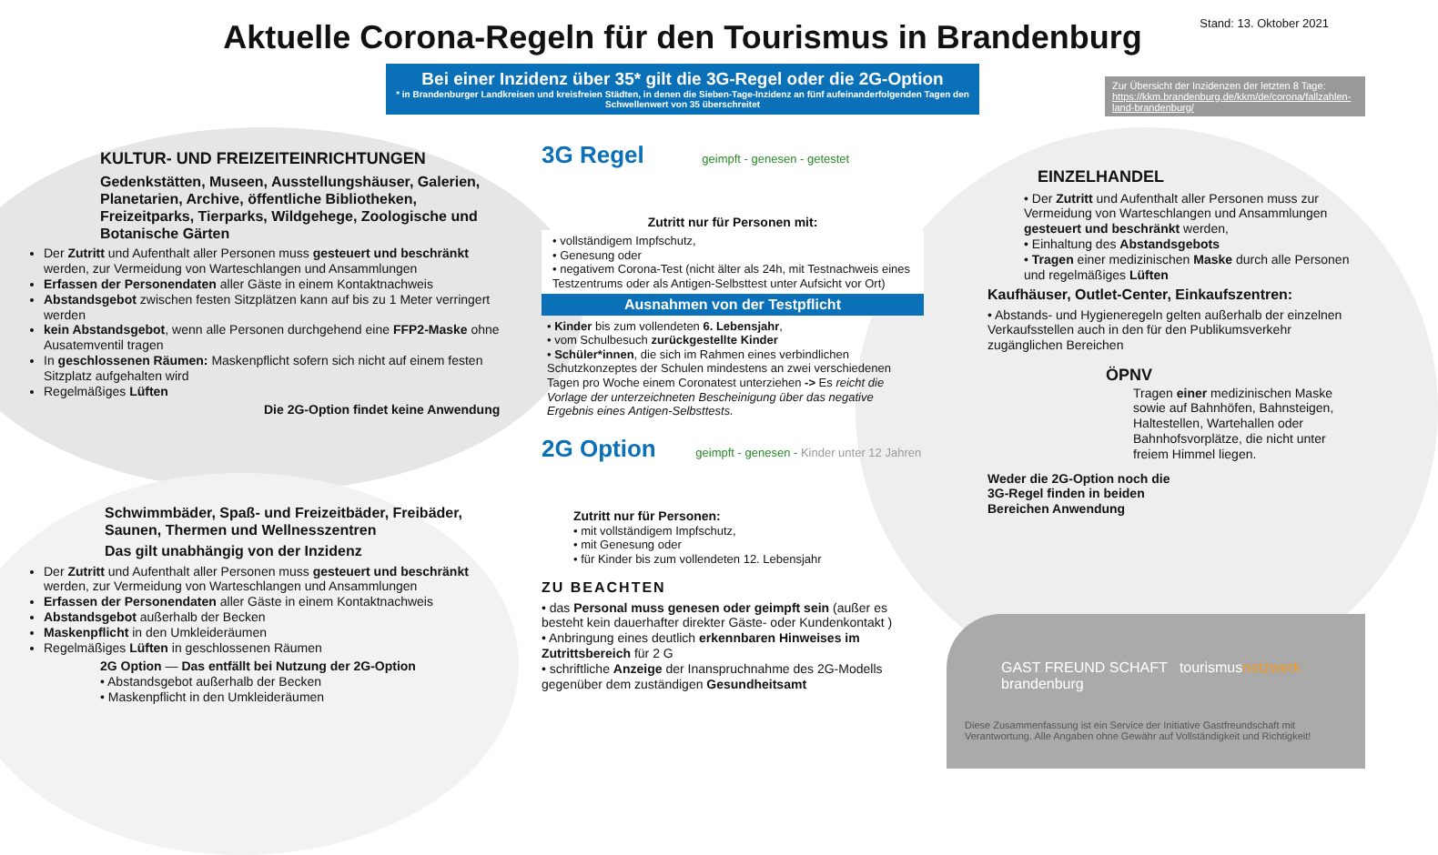Stand: 13. Oktober 2021
Aktuelle Corona-Regeln für den Tourismus in Brandenburg
Bei einer Inzidenz über 35* gilt die 3G-Regel oder die 2G-Option
* in Brandenburger Landkreisen und kreisfreien Städten, in denen die Sieben-Tage-Inzidenz an fünf aufeinanderfolgenden Tagen den Schwellenwert von 35 überschreitet
Zur Übersicht der Inzidenzen der letzten 8 Tage: https://kkm.brandenburg.de/kkm/de/corona/fallzahlen-land-brandenburg/
KULTUR- UND FREIZEITEINRICHTUNGEN
Gedenkstätten, Museen, Ausstellungshäuser, Galerien, Planetarien, Archive, öffentliche Bibliotheken, Freizeitparks, Tierparks, Wildgehege, Zoologische und Botanische Gärten
Der Zutritt und Aufenthalt aller Personen muss gesteuert und beschränkt werden, zur Vermeidung von Warteschlangen und Ansammlungen
Erfassen der Personendaten aller Gäste in einem Kontaktnachweis
Abstandsgebot zwischen festen Sitzplätzen kann auf bis zu 1 Meter verringert werden
kein Abstandsgebot, wenn alle Personen durchgehend eine FFP2-Maske ohne Ausatemventil tragen
In geschlossenen Räumen: Maskenpflicht sofern sich nicht auf einem festen Sitzplatz aufgehalten wird
Regelmäßiges Lüften
Die 2G-Option findet keine Anwendung
Schwimmbäder, Spaß- und Freizeitbäder, Freibäder, Saunen, Thermen und Wellnesszentren
Das gilt unabhängig von der Inzidenz
Der Zutritt und Aufenthalt aller Personen muss gesteuert und beschränkt werden, zur Vermeidung von Warteschlangen und Ansammlungen
Erfassen der Personendaten aller Gäste in einem Kontaktnachweis
Abstandsgebot außerhalb der Becken
Maskenpflicht in den Umkleideräumen
Regelmäßiges Lüften in geschlossenen Räumen
2G Option — Das entfällt bei Nutzung der 2G-Option
• Abstandsgebot außerhalb der Becken
• Maskenpflicht in den Umkleideräumen
3G Regel geimpft - genesen - getestet
Zutritt nur für Personen mit:
• vollständigem Impfschutz,
• Genesung oder
• negativem Corona-Test (nicht älter als 24h, mit Testnachweis eines Testzentrums oder als Antigen-Selbsttest unter Aufsicht vor Ort)
Ausnahmen von der Testpflicht
• Kinder bis zum vollendeten 6. Lebensjahr,
• vom Schulbesuch zurückgestellte Kinder
• Schüler*innen, die sich im Rahmen eines verbindlichen Schutzkonzeptes der Schulen mindestens an zwei verschiedenen Tagen pro Woche einem Coronatest unterziehen -> Es reicht die Vorlage der unterzeichneten Bescheinigung über das negative Ergebnis eines Antigen-Selbsttests.
2G Option geimpft - genesen - Kinder unter 12 Jahren
Zutritt nur für Personen:
• mit vollständigem Impfschutz,
• mit Genesung oder
• für Kinder bis zum vollendeten 12. Lebensjahr
ZU BEACHTEN
• das Personal muss genesen oder geimpft sein (außer es besteht kein dauerhafter direkter Gäste- oder Kundenkontakt )
• Anbringung eines deutlich erkennbaren Hinweises im Zutrittsbereich für 2 G
• schriftliche Anzeige der Inanspruchnahme des 2G-Modells gegenüber dem zuständigen Gesundheitsamt
EINZELHANDEL
• Der Zutritt und Aufenthalt aller Personen muss zur Vermeidung von Warteschlangen und Ansammlungen gesteuert und beschränkt werden,
• Einhaltung des Abstandsgebots
• Tragen einer medizinischen Maske durch alle Personen und regelmäßiges Lüften
Kaufhäuser, Outlet-Center, Einkaufszentren:
• Abstands- und Hygieneregeln gelten außerhalb der einzelnen Verkaufsstellen auch in den für den Publikumsverkehr zugänglichen Bereichen
ÖPNV
Tragen einer medizinischen Maske sowie auf Bahnhöfen, Bahnsteigen, Haltestellen, Wartehallen oder Bahnhofsvorplätze, die nicht unter freiem Himmel liegen.
Weder die 2G-Option noch die 3G-Regel finden in beiden Bereichen Anwendung
GAST FREUND SCHAFT tourismusnetzwerk brandenburg
Diese Zusammenfassung ist ein Service der Initiative Gastfreundschaft mit Verantwortung. Alle Angaben ohne Gewähr auf Vollständigkeit und Richtigkeit!